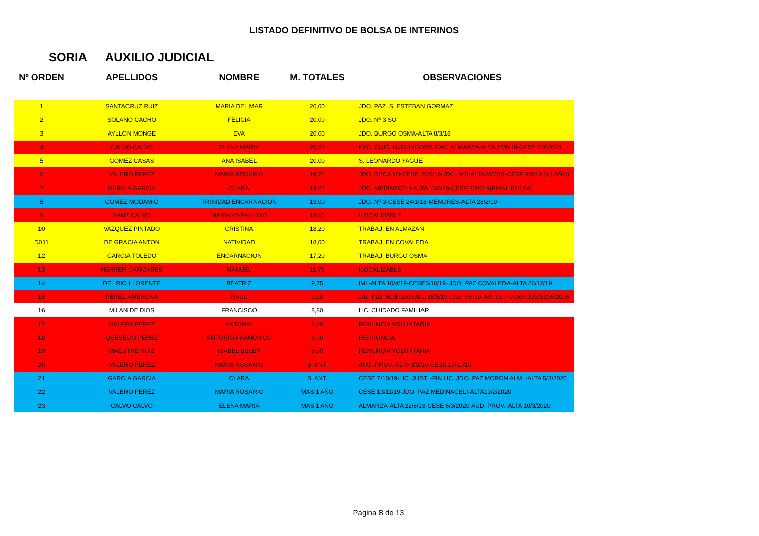LISTADO DEFINITIVO DE BOLSA DE INTERINOS
SORIA AUXILIO JUDICIAL
| Nº ORDEN | APELLIDOS | NOMBRE | M. TOTALES | OBSERVACIONES |
| --- | --- | --- | --- | --- |
| 1 | SANTACRUZ RUIZ | MARIA DEL MAR | 20,00 | JDO. PAZ. S. ESTEBAN GORMAZ |
| 2 | SOLANO CACHO | FELICIA | 20,00 | JDO. Nº 3 SO |
| 3 | AYLLON MONGE | EVA | 20,00 | JDO. BURGO OSMA-ALTA 8/3/18 |
| 4 | CALVO CALVO | ELENA MARIA | 20,00 | EXC. CUID. HIJO-INCORP. EXC. ALMARZA-ALTA 22/8/18-CESE 6/3/2020 |
| 5 | GOMEZ CASAS | ANA ISABEL | 20,00 | S. LEONARDO YAGUE |
| 6 | VALERO PEREZ | MARIA ROSARIO | 19,75 | JDO. DECANO-CESE 25/6/18-JDO. Nº3-ALTA24/7/18-CESE 8/3/19 (+1 AÑO) |
| 7 | GARCIA GARCIA | CLARA | 19,00 | JDO. MEDINACELI-ALTA 13/8/19-CESE 7/10/19(FINAL BOLSA) |
| 8 | GOMEZ MODAMIO | TRINIDAD ENCARNACION | 19,00 | JDO. Nº 3-CESE 24/1/18-MENORES-ALTA 28/2/19 |
| 9 | SANZ CALVO | MARIANO PAULINO | 18,50 | ILOCALIZABLE |
| 10 | VAZQUEZ PINTADO | CRISTINA | 18,20 | TRABAJ. EN ALMAZAN |
| D011 | DE GRACIA ANTON | NATIVIDAD | 18,00 | TRABAJ. EN COVALEDA |
| 12 | GARCIA TOLEDO | ENCARNACION | 17,20 | TRABAJ. BURGO OSMA |
| 13 | HERRER CAÑIZARES | MANUEL | 11,75 | ILOCALIZABLE |
| 14 | DEL RIO LLORENTE | BEATRIZ | 9,75 | IML-ALTA 10/4/19-CESE3/10/19- JDO. PAZ COVALEDA-ALTA 26/12/19 |
| 15 | PEREZ AMBRONA | RAUL | 9,20 | Jdo. Paz Medinaceli-Alta 28/5/19-cese 9/8/19. Art. 18.i- Orden JUS/2296/2005 |
| 16 | MILAN DE DIOS | FRANCISCO | 8,80 | LIC. CUIDADO FAMILIAR |
| 17 | GALERA PEREZ | ANTONIO | 8,20 | RENUNCIA VOLUNTARIA |
| 18 | QUEVEDO PEREZ | ANTONIO FRANCISCO | 8,00 | RERNUNCIA |
| 19 | MAESTRE RUIZ | ISABEL BELEN | 8,00 | RENUNCIA VOLUNTARIA |
| 20 | VALERO PEREZ | MARIA ROSARIO | B. ANT. | AUD. PROV.-ALTA 3/9/19-CESE 13/11/19 |
| 21 | GARCIA GARCIA | CLARA | B. ANT. | CESE 7/10/19-LIC. JUST. -FIN LIC. JDO. PAZ MORON ALM. -ALTA 5/3/2020 |
| 22 | VALERO PEREZ | MARIA ROSARIO | MAS 1 AÑO | CESE 13/11/19-JDO. PAZ MEDINACELI-ALTA10/2/2020 |
| 23 | CALVO CALVO | ELENA MARIA | MAS 1 AÑO | ALMARZA-ALTA 22/8/18-CESE 6/3/2020-AUD. PROV.-ALTA 10/3/2020 |
Página 8 de 13